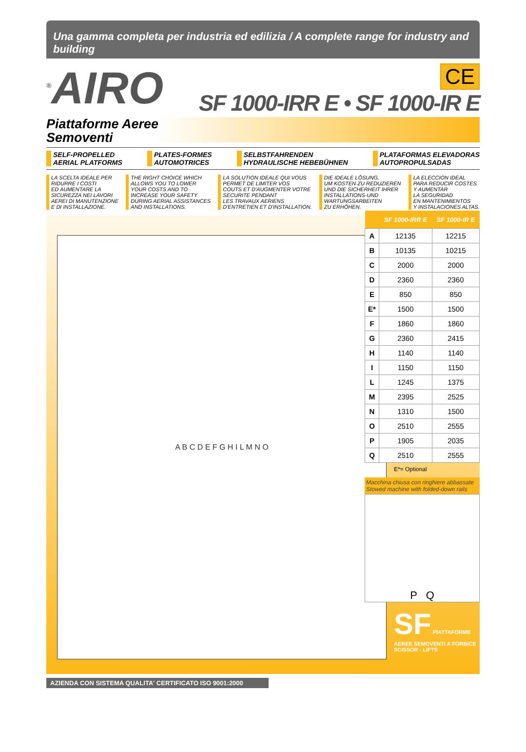Una gamma completa per industria ed edilizia / A complete range for industry and building
<sup>®</sup>AIRO
CE
SF 1000-IRR E • SF 1000-IR E
Piattaforme Aeree
Semoventi
SELF-PROPELLED
AERIAL PLATFORMS
PLATES-FORMES
AUTOMOTRICES
SELBSTFAHRENDEN
HYDRAULISCHE HEBEBÜHNEN
PLATAFORMAS ELEVADORAS
AUTOPROPULSADAS
LA SCELTA IDEALE PER
RIDURRE I COSTI
ED AUMENTARE LA
SICUREZZA NEI LAVORI
AEREI DI MANUTENZIONE
E DI INSTALLAZIONE.
THE RIGHT CHOICE WHICH
ALLOWS YOU TO LOWER
YOUR COSTS AND TO
INCREASE YOUR SAFETY
DURING AERIAL ASSISTANCES
AND INSTALLATIONS.
LA SOLUTION IDEALE QUI VOUS
PERMET DE LIMITER VOS
COUTS ET D'AUGMENTER VOTRE
SECURITE PENDANT
LES TRAVAUX AERIENS
D'ENTRETIEN ET D'INSTALLATION.
DIE IDEALE LÖSUNG,
UM KOSTEN ZU REDUZIEREN
UND DIE SICHERHEIT IHRER
INSTALLATIONS-UND
WARTUNGSARBEITEN
ZU ERHÖHEN.
LA ELECCION IDEAL
PARA REDUCIR COSTES
Y AUMENTAR
LA SEGURIDAD
EN MANTENIMIENTOS
Y INSTALACIONES ALTAS.
A B C D E F G H I L M N O
| | SF 1000-IRR E | SF 1000-IR E |
| --- | --- | --- |
| A | 12135 | 12215 |
| B | 10135 | 10215 |
| C | 2000 | 2000 |
| D | 2360 | 2360 |
| E | 850 | 850 |
| E* | 1500 | 1500 |
| F | 1860 | 1860 |
| G | 2360 | 2415 |
| H | 1140 | 1140 |
| I | 1150 | 1150 |
| L | 1245 | 1375 |
| M | 2395 | 2525 |
| N | 1310 | 1500 |
| O | 2510 | 2555 |
| P | 1905 | 2035 |
| Q | 2510 | 2555 |
E*= Optional
Macchina chiusa con ringhiere abbassate
Stowed machine with folded-down rails
P Q
SF PIATTAFORME AEREE SEMOVENTI A FORBICE SCISSOR - LIFTS
AZIENDA CON SISTEMA QUALITA' CERTIFICATO ISO 9001:2000